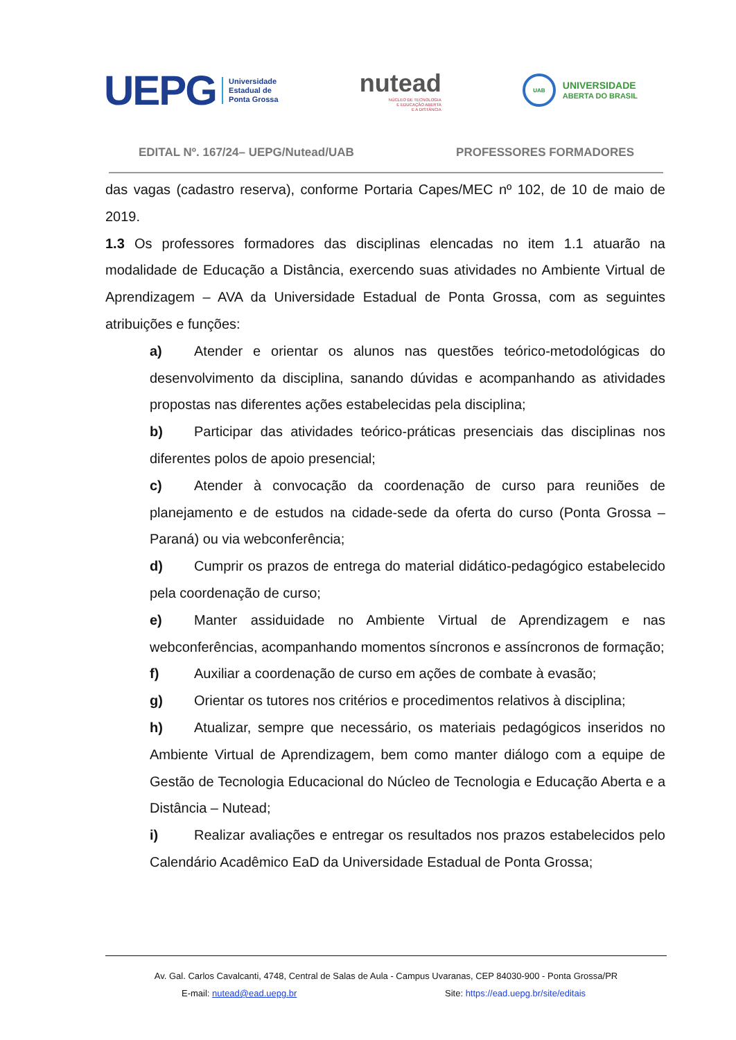UEPG
Universidade
Estadual de
Ponta Grossa
nutead
NÚCLEO DE TECNOLOGIA
E EDUCAÇÃO ABERTA
E A DISTÂNCIA
UAB
UNIVERSIDADE
ABERTA DO BRASIL
EDITAL Nº. 167/24– UEPG/Nutead/UAB PROFESSORES FORMADORES
das vagas (cadastro reserva), conforme Portaria Capes/MEC nº 102, de 10 de maio de 2019.
1.3 Os professores formadores das disciplinas elencadas no item 1.1 atuarão na modalidade de Educação a Distância, exercendo suas atividades no Ambiente Virtual de Aprendizagem – AVA da Universidade Estadual de Ponta Grossa, com as seguintes atribuições e funções:
a) Atender e orientar os alunos nas questões teórico-metodológicas do desenvolvimento da disciplina, sanando dúvidas e acompanhando as atividades propostas nas diferentes ações estabelecidas pela disciplina;
b) Participar das atividades teórico-práticas presenciais das disciplinas nos diferentes polos de apoio presencial;
c) Atender à convocação da coordenação de curso para reuniões de planejamento e de estudos na cidade-sede da oferta do curso (Ponta Grossa – Paraná) ou via webconferência;
d) Cumprir os prazos de entrega do material didático-pedagógico estabelecido pela coordenação de curso;
e) Manter assiduidade no Ambiente Virtual de Aprendizagem e nas webconferências, acompanhando momentos síncronos e assíncronos de formação;
f) Auxiliar a coordenação de curso em ações de combate à evasão;
g) Orientar os tutores nos critérios e procedimentos relativos à disciplina;
h) Atualizar, sempre que necessário, os materiais pedagógicos inseridos no Ambiente Virtual de Aprendizagem, bem como manter diálogo com a equipe de Gestão de Tecnologia Educacional do Núcleo de Tecnologia e Educação Aberta e a Distância – Nutead;
i) Realizar avaliações e entregar os resultados nos prazos estabelecidos pelo Calendário Acadêmico EaD da Universidade Estadual de Ponta Grossa;
Av. Gal. Carlos Cavalcanti, 4748, Central de Salas de Aula - Campus Uvaranas, CEP 84030-900 - Ponta Grossa/PR
E-mail: nutead@ead.uepg.br Site: https://ead.uepg.br/site/editais